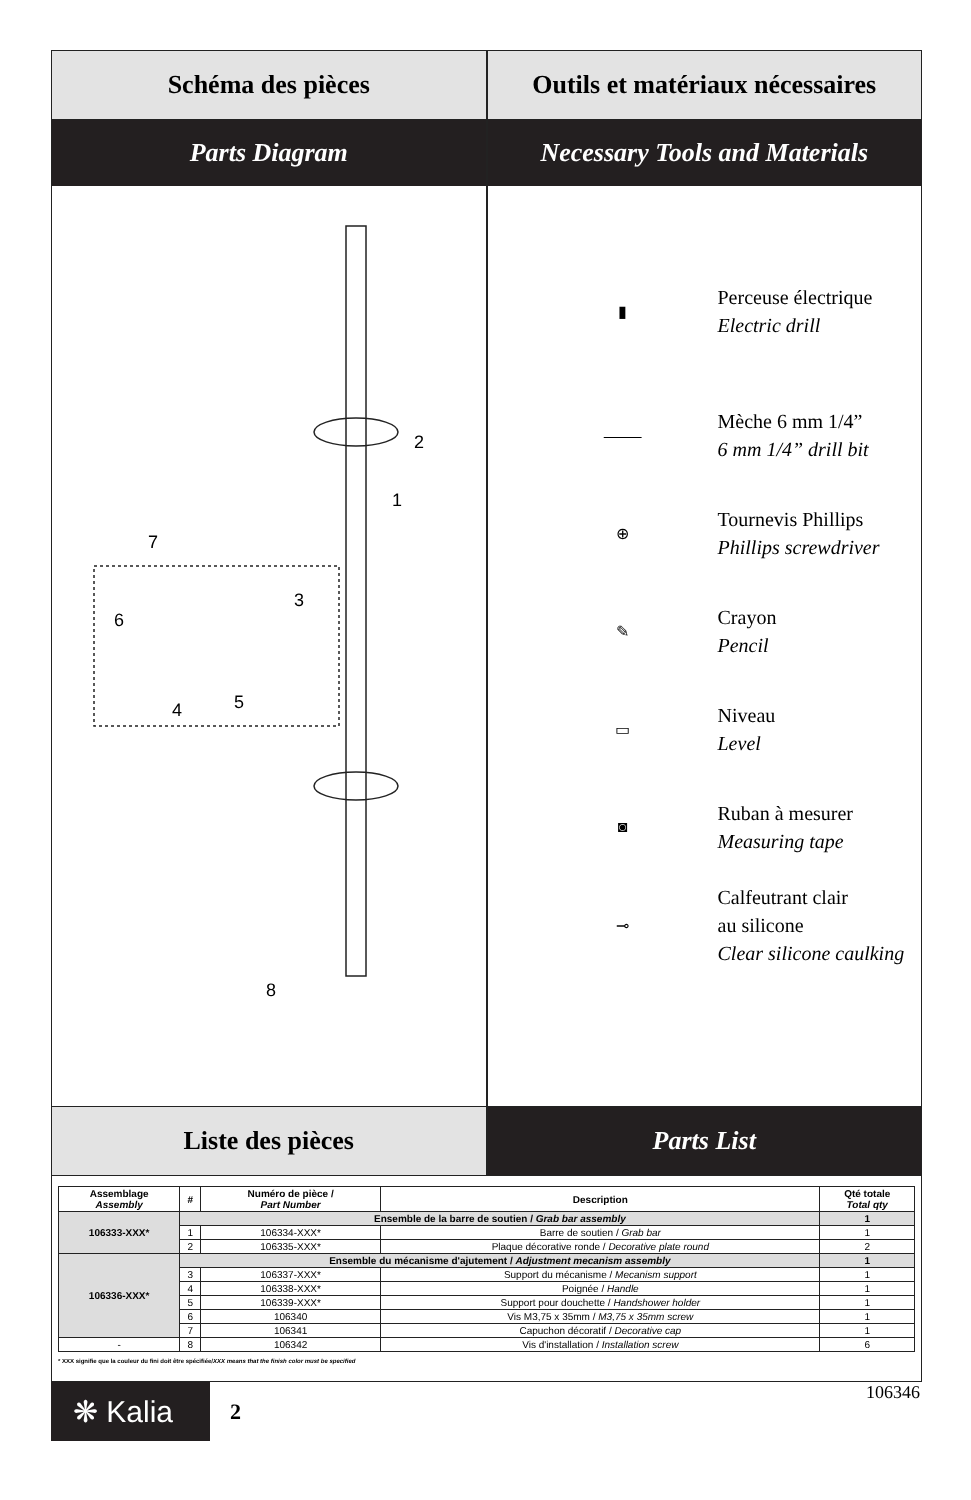Schéma des pièces Outils et matériaux nécessaires
Parts Diagram Necessary Tools and Materials
2
1
7
6
3
4
5
8
▮
Perceuse électrique
Electric drill
⸻
Mèche 6 mm 1/4”
6 mm 1/4” drill bit
⊕
Tournevis Phillips
Phillips screwdriver
✎
Crayon
Pencil
▭
Niveau
Level
◙
Ruban à mesurer
Measuring tape
⊸
Calfeutrant clair
au silicone
Clear silicone caulking
Liste des pièces Parts List
| Assemblage Assembly | # | Numéro de pièce / Part Number | Description | Qté totale Total qty |
| --- | --- | --- | --- | --- |
| 106333-XXX* | Ensemble de la barre de soutien / Grab bar assembly | | | 1 |
| | 1 | 106334-XXX* | Barre de soutien / Grab bar | 1 |
| | 2 | 106335-XXX* | Plaque décorative ronde / Decorative plate round | 2 |
| 106336-XXX* | Ensemble du mécanisme d'ajutement / Adjustment mecanism assembly | | | 1 |
| | 3 | 106337-XXX* | Support du mécanisme / Mecanism support | 1 |
| | 4 | 106338-XXX* | Poignée / Handle | 1 |
| | 5 | 106339-XXX* | Support pour douchette / Handshower holder | 1 |
| | 6 | 106340 | Vis M3,75 x 35mm / M3,75 x 35mm screw | 1 |
| | 7 | 106341 | Capuchon décoratif / Decorative cap | 1 |
| - | 8 | 106342 | Vis d'installation / Installation screw | 6 |
* XXX signifie que la couleur du fini doit être spécifiée/XXX means that the finish color must be specified
❋ Kalia
2
106346